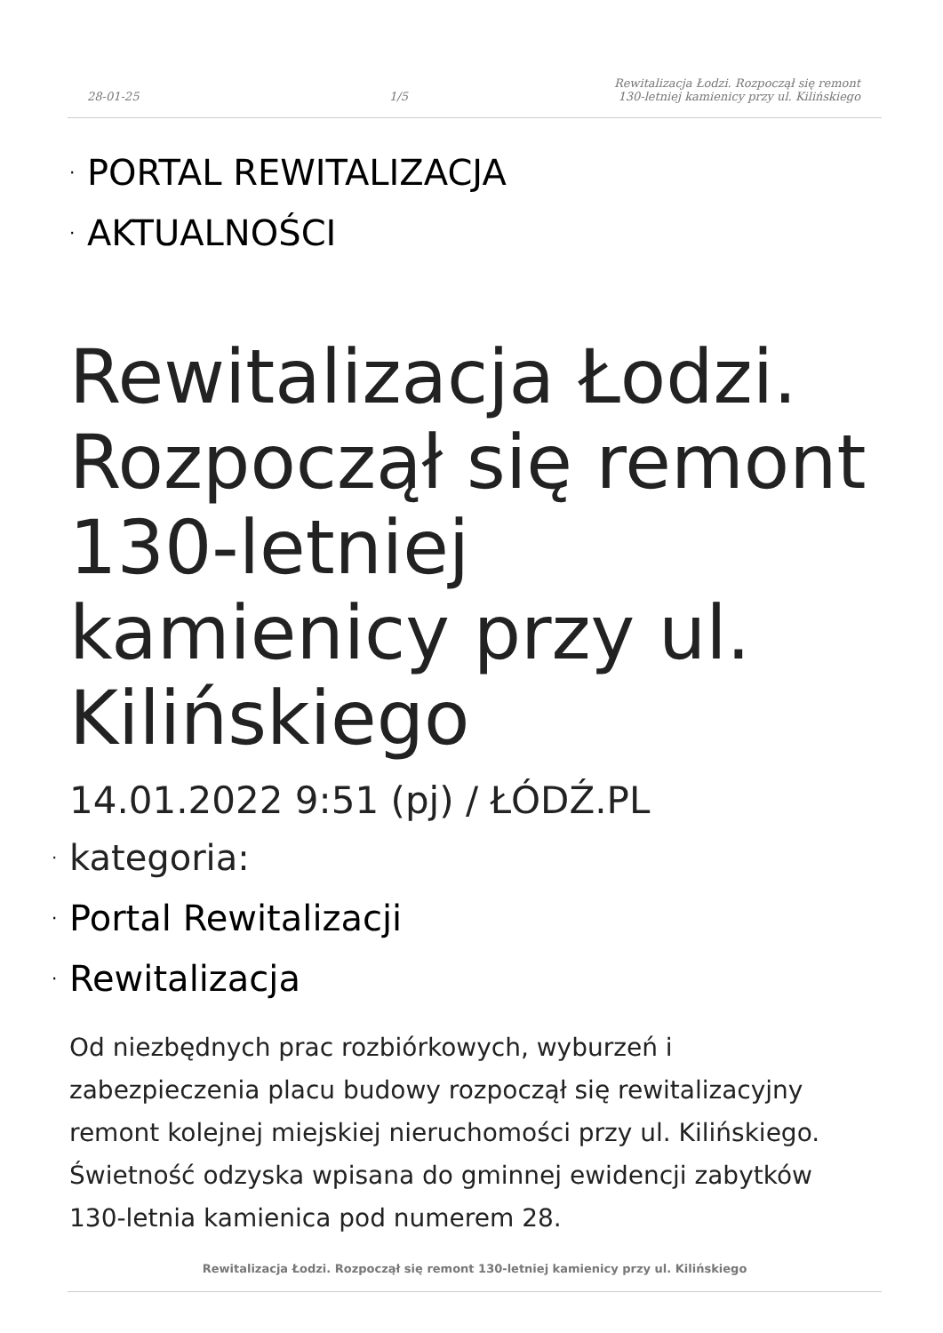28-01-25
1/5
Rewitalizacja Łodzi. Rozpoczął się remont 130-letniej kamienicy przy ul. Kilińskiego
· PORTAL REWITALIZACJA
· AKTUALNOŚCI
Rewitalizacja Łodzi. Rozpoczął się remont 130-letniej kamienicy przy ul. Kilińskiego
14.01.2022 9:51 (pj) / ŁÓDŹ.PL
· kategoria:
· Portal Rewitalizacji
· Rewitalizacja
Od niezbędnych prac rozbiórkowych, wyburzeń i zabezpieczenia placu budowy rozpoczął się rewitalizacyjny remont kolejnej miejskiej nieruchomości przy ul. Kilińskiego. Świetność odzyska wpisana do gminnej ewidencji zabytków 130-letnia kamienica pod numerem 28.
Rewitalizacja Łodzi. Rozpoczął się remont 130-letniej kamienicy przy ul. Kilińskiego